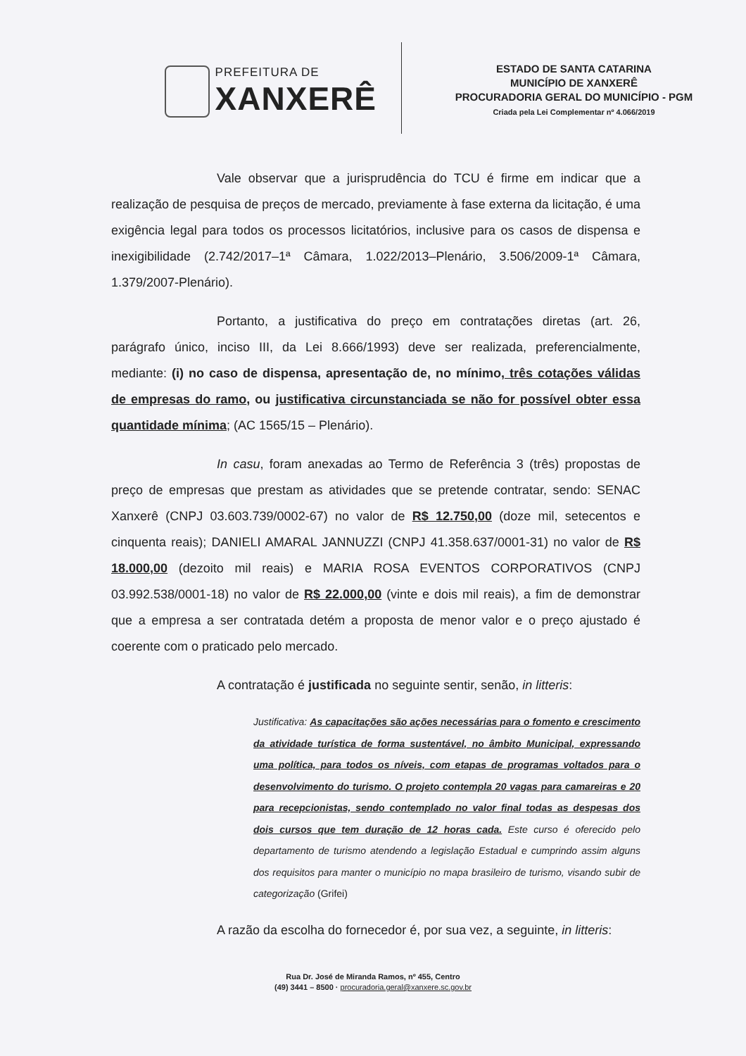PREFEITURA DE
XANXERÊ
ESTADO DE SANTA CATARINA
MUNICÍPIO DE XANXERÊ
PROCURADORIA GERAL DO MUNICÍPIO - PGM
Criada pela Lei Complementar nº 4.066/2019
Vale observar que a jurisprudência do TCU é firme em indicar que a realização de pesquisa de preços de mercado, previamente à fase externa da licitação, é uma exigência legal para todos os processos licitatórios, inclusive para os casos de dispensa e inexigibilidade (2.742/2017–1ª Câmara, 1.022/2013–Plenário, 3.506/2009-1ª Câmara, 1.379/2007-Plenário).
Portanto, a justificativa do preço em contratações diretas (art. 26, parágrafo único, inciso III, da Lei 8.666/1993) deve ser realizada, preferencialmente, mediante: (i) no caso de dispensa, apresentação de, no mínimo, três cotações válidas de empresas do ramo, ou justificativa circunstanciada se não for possível obter essa quantidade mínima; (AC 1565/15 – Plenário).
In casu, foram anexadas ao Termo de Referência 3 (três) propostas de preço de empresas que prestam as atividades que se pretende contratar, sendo: SENAC Xanxerê (CNPJ 03.603.739/0002-67) no valor de R$ 12.750,00 (doze mil, setecentos e cinquenta reais); DANIELI AMARAL JANNUZZI (CNPJ 41.358.637/0001-31) no valor de R$ 18.000,00 (dezoito mil reais) e MARIA ROSA EVENTOS CORPORATIVOS (CNPJ 03.992.538/0001-18) no valor de R$ 22.000,00 (vinte e dois mil reais), a fim de demonstrar que a empresa a ser contratada detém a proposta de menor valor e o preço ajustado é coerente com o praticado pelo mercado.
A contratação é justificada no seguinte sentir, senão, in litteris:
Justificativa: As capacitações são ações necessárias para o fomento e crescimento da atividade turística de forma sustentável, no âmbito Municipal, expressando uma política, para todos os níveis, com etapas de programas voltados para o desenvolvimento do turismo. O projeto contempla 20 vagas para camareiras e 20 para recepcionistas, sendo contemplado no valor final todas as despesas dos dois cursos que tem duração de 12 horas cada. Este curso é oferecido pelo departamento de turismo atendendo a legislação Estadual e cumprindo assim alguns dos requisitos para manter o município no mapa brasileiro de turismo, visando subir de categorização (Grifei)
A razão da escolha do fornecedor é, por sua vez, a seguinte, in litteris:
Rua Dr. José de Miranda Ramos, nº 455, Centro
(49) 3441 – 8500 · procuradoria.geral@xanxere.sc.gov.br